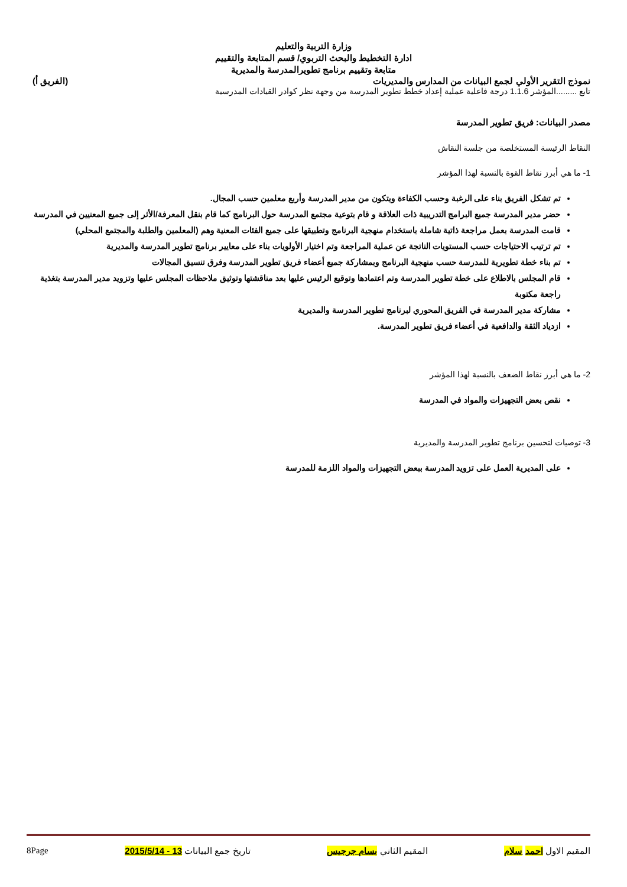وزارة التربية والتعليم
ادارة التخطيط والبحث التربوي/ قسم المتابعة والتقييم
متابعة وتقييم برنامج تطويرالمدرسة والمديرية
نموذج التقرير الأولي لجمع البيانات من المدارس والمديريات (الفريق أ)
تابع .........المؤشر 1.1.6 درجة فاعلية عملية إعداد خطط تطوير المدرسة من وجهة نظر كوادر القيادات المدرسية
مصدر البيانات: فريق تطوير المدرسة
النقاط الرئيسة المستخلصة من جلسة النقاش
1- ما هي أبرز نقاط القوة بالنسبة لهذا المؤشر
تم تشكل الفريق بناء على الرغبة وحسب الكفاءة ويتكون من مدير المدرسة وأربع معلمين حسب المجال.
حضر مدير المدرسة جميع البرامج التدريبية ذات العلاقة و قام بتوعية مجتمع المدرسة حول البرنامج كما قام بنقل المعرفة/الأثر إلى جميع المعنيين في المدرسة
قامت المدرسة بعمل مراجعة ذاتية شاملة باستخدام منهجية البرنامج وتطبيقها على جميع الفئات المعنية وهم (المعلمين والطلبة والمجتمع المحلي)
تم ترتيب الاحتياجات حسب المستويات الناتجة عن عملية المراجعة وتم اختيار الأولويات بناء على معايير برنامج تطوير المدرسة والمديرية
تم بناء خطة تطويرية للمدرسة حسب منهجية البرنامج وبمشاركة جميع أعضاء فريق تطوير المدرسة وفرق تنسيق المجالات
قام المجلس بالاطلاع على خطة تطوير المدرسة وتم اعتمادها وتوقيع الرئيس عليها بعد مناقشتها وتوثيق ملاحظات المجلس عليها وتزويد مدير المدرسة بتغذية راجعة مكتوبة
مشاركة مدير المدرسة في الفريق المحوري لبرنامج تطوير المدرسة والمديرية
ازدياد الثقة والدافعية في أعضاء فريق تطوير المدرسة.
2- ما هي أبرز نقاط الضعف بالنسبة لهذا المؤشر
نقص بعض التجهيزات والمواد في المدرسة
3- توصيات لتحسين برنامج تطوير المدرسة والمديرية
على المديرية العمل على تزويد المدرسة ببعض التجهيزات والمواد اللزمة للمدرسة
المقيم الاول احمد سلام المقيم الثاني بسام جرجيس تاريخ جمع البيانات 13 - 2015/5/14 8Page